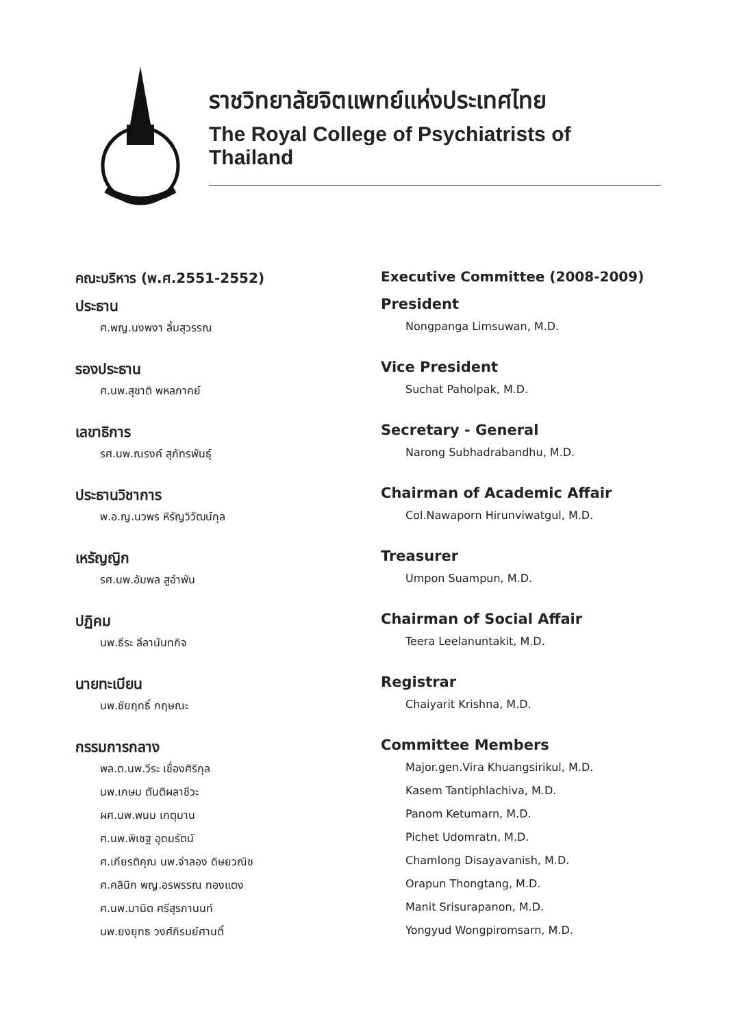ราชวิทยาลัยจิตแพทย์แห่งประเทศไทย
The Royal College of Psychiatrists of Thailand
คณะบริหาร (พ.ศ.2551-2552)
ประธาน
ศ.พญ.นงพงา ลิ้มสุวรรณ
รองประธาน
ศ.นพ.สุชาติ พหลภาคย์
เลขาธิการ
รศ.นพ.ณรงค์ สุภัทรพันธุ์
ประธานวิชาการ
พ.อ.ญ.นวพร หิรัญวิวัฒน์กุล
เหรัญญิก
รศ.นพ.อัมพล สูอำพัน
ปฏิคม
นพ.ธีระ ลีลานันทกิจ
นายทะเบียน
นพ.ชัยฤทธิ์ กฤษณะ
กรรมการกลาง
พล.ต.นพ.วีระ เชื่องศิริกุล
นพ.เกษม ตันติผลาชีวะ
ผศ.นพ.พนม เกตุมาน
ศ.นพ.พิเชฐ อุดมรัตน์
ศ.เกียรติคุณ นพ.จำลอง ดิษยวณิช
ศ.คลินิก พญ.อรพรรณ ทองแตง
ศ.นพ.มานิต ศรีสุรภานนท์
นพ.ยงยุทธ วงศ์ภิรมย์ศานติ์
Executive Committee (2008-2009)
President
Nongpanga Limsuwan, M.D.
Vice President
Suchat Paholpak, M.D.
Secretary - General
Narong Subhadrabandhu, M.D.
Chairman of Academic Affair
Col.Nawaporn Hirunviwatgul, M.D.
Treasurer
Umpon Suampun, M.D.
Chairman of Social Affair
Teera Leelanuntakit, M.D.
Registrar
Chaiyarit Krishna, M.D.
Committee Members
Major.gen.Vira Khuangsirikul, M.D.
Kasem Tantiphlachiva, M.D.
Panom Ketumarn, M.D.
Pichet Udomratn, M.D.
Chamlong Disayavanish, M.D.
Orapun Thongtang, M.D.
Manit Srisurapanon, M.D.
Yongyud Wongpiromsarn, M.D.